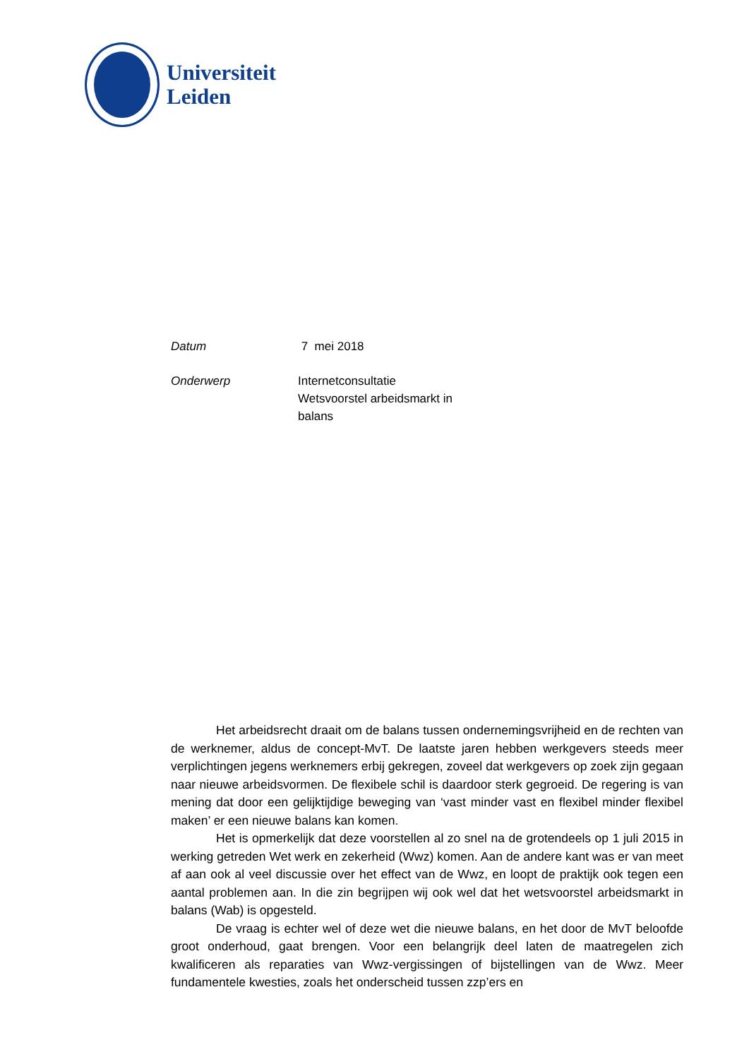Universiteit
Leiden
Datum 7 mei 2018
Onderwerp Internetconsultatie
Wetsvoorstel arbeidsmarkt in
balans
Het arbeidsrecht draait om de balans tussen ondernemingsvrijheid en de rechten van de werknemer, aldus de concept-MvT. De laatste jaren hebben werkgevers steeds meer verplichtingen jegens werknemers erbij gekregen, zoveel dat werkgevers op zoek zijn gegaan naar nieuwe arbeidsvormen. De flexibele schil is daardoor sterk gegroeid. De regering is van mening dat door een gelijktijdige beweging van ‘vast minder vast en flexibel minder flexibel maken’ er een nieuwe balans kan komen.
Het is opmerkelijk dat deze voorstellen al zo snel na de grotendeels op 1 juli 2015 in werking getreden Wet werk en zekerheid (Wwz) komen. Aan de andere kant was er van meet af aan ook al veel discussie over het effect van de Wwz, en loopt de praktijk ook tegen een aantal problemen aan. In die zin begrijpen wij ook wel dat het wetsvoorstel arbeidsmarkt in balans (Wab) is opgesteld.
De vraag is echter wel of deze wet die nieuwe balans, en het door de MvT beloofde groot onderhoud, gaat brengen. Voor een belangrijk deel laten de maatregelen zich kwalificeren als reparaties van Wwz-vergissingen of bijstellingen van de Wwz. Meer fundamentele kwesties, zoals het onderscheid tussen zzp’ers en